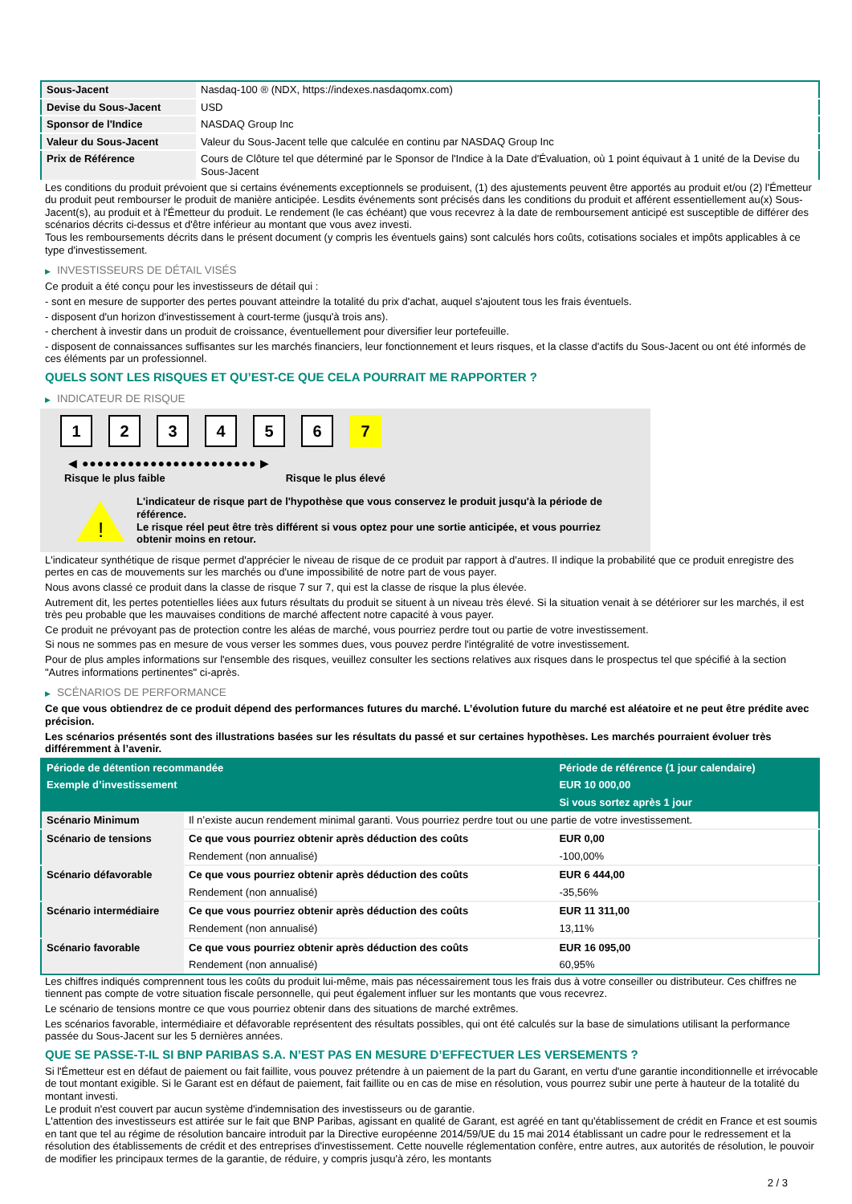| Sous-Jacent | Nasdaq-100 ® (NDX, https://indexes.nasdaqomx.com) |
| Devise du Sous-Jacent | USD |
| Sponsor de l'Indice | NASDAQ Group Inc |
| Valeur du Sous-Jacent | Valeur du Sous-Jacent telle que calculée en continu par NASDAQ Group Inc |
| Prix de Référence | Cours de Clôture tel que déterminé par le Sponsor de l'Indice à la Date d'Évaluation, où 1 point équivaut à 1 unité de la Devise du Sous-Jacent |
Les conditions du produit prévoient que si certains événements exceptionnels se produisent, (1) des ajustements peuvent être apportés au produit et/ou (2) l'Émetteur du produit peut rembourser le produit de manière anticipée. Lesdits événements sont précisés dans les conditions du produit et afférent essentiellement au(x) Sous-Jacent(s), au produit et à l'Émetteur du produit. Le rendement (le cas échéant) que vous recevrez à la date de remboursement anticipé est susceptible de différer des scénarios décrits ci-dessus et d'être inférieur au montant que vous avez investi.
Tous les remboursements décrits dans le présent document (y compris les éventuels gains) sont calculés hors coûts, cotisations sociales et impôts applicables à ce type d'investissement.
▶ INVESTISSEURS DE DÉTAIL VISÉS
Ce produit a été conçu pour les investisseurs de détail qui :
- sont en mesure de supporter des pertes pouvant atteindre la totalité du prix d'achat, auquel s'ajoutent tous les frais éventuels.
- disposent d'un horizon d'investissement à court-terme (jusqu'à trois ans).
- cherchent à investir dans un produit de croissance, éventuellement pour diversifier leur portefeuille.
- disposent de connaissances suffisantes sur les marchés financiers, leur fonctionnement et leurs risques, et la classe d'actifs du Sous-Jacent ou ont été informés de ces éléments par un professionnel.
QUELS SONT LES RISQUES ET QU’EST-CE QUE CELA POURRAIT ME RAPPORTER ?
▶ INDICATEUR DE RISQUE
1 2 3 4 5 6 7
◀ ●●●●●●●●●●●●●●●●●●●●●●● ▶
Risque le plus faible Risque le plus élevé
!
L'indicateur de risque part de l'hypothèse que vous conservez le produit jusqu'à la période de référence.
Le risque réel peut être très différent si vous optez pour une sortie anticipée, et vous pourriez obtenir moins en retour.
L'indicateur synthétique de risque permet d'apprécier le niveau de risque de ce produit par rapport à d'autres. Il indique la probabilité que ce produit enregistre des pertes en cas de mouvements sur les marchés ou d'une impossibilité de notre part de vous payer.
Nous avons classé ce produit dans la classe de risque 7 sur 7, qui est la classe de risque la plus élevée.
Autrement dit, les pertes potentielles liées aux futurs résultats du produit se situent à un niveau très élevé. Si la situation venait à se détériorer sur les marchés, il est très peu probable que les mauvaises conditions de marché affectent notre capacité à vous payer.
Ce produit ne prévoyant pas de protection contre les aléas de marché, vous pourriez perdre tout ou partie de votre investissement.
Si nous ne sommes pas en mesure de vous verser les sommes dues, vous pouvez perdre l'intégralité de votre investissement.
Pour de plus amples informations sur l'ensemble des risques, veuillez consulter les sections relatives aux risques dans le prospectus tel que spécifié à la section "Autres informations pertinentes" ci-après.
▶ SCÉNARIOS DE PERFORMANCE
Ce que vous obtiendrez de ce produit dépend des performances futures du marché. L’évolution future du marché est aléatoire et ne peut être prédite avec précision.
Les scénarios présentés sont des illustrations basées sur les résultats du passé et sur certaines hypothèses. Les marchés pourraient évoluer très différemment à l’avenir.
| Période de détention recommandée | | Période de référence (1 jour calendaire) |
| --- | --- | --- |
| Exemple d’investissement | | EUR 10 000,00 |
| | | Si vous sortez après 1 jour |
| Scénario Minimum | Il n’existe aucun rendement minimal garanti. Vous pourriez perdre tout ou une partie de votre investissement. | |
| Scénario de tensions | Ce que vous pourriez obtenir après déduction des coûts | EUR 0,00 |
| | Rendement (non annualisé) | -100,00% |
| Scénario défavorable | Ce que vous pourriez obtenir après déduction des coûts | EUR 6 444,00 |
| | Rendement (non annualisé) | -35,56% |
| Scénario intermédiaire | Ce que vous pourriez obtenir après déduction des coûts | EUR 11 311,00 |
| | Rendement (non annualisé) | 13,11% |
| Scénario favorable | Ce que vous pourriez obtenir après déduction des coûts | EUR 16 095,00 |
| | Rendement (non annualisé) | 60,95% |
Les chiffres indiqués comprennent tous les coûts du produit lui-même, mais pas nécessairement tous les frais dus à votre conseiller ou distributeur. Ces chiffres ne tiennent pas compte de votre situation fiscale personnelle, qui peut également influer sur les montants que vous recevrez.
Le scénario de tensions montre ce que vous pourriez obtenir dans des situations de marché extrêmes.
Les scénarios favorable, intermédiaire et défavorable représentent des résultats possibles, qui ont été calculés sur la base de simulations utilisant la performance passée du Sous-Jacent sur les 5 dernières années.
QUE SE PASSE-T-IL SI BNP PARIBAS S.A. N’EST PAS EN MESURE D’EFFECTUER LES VERSEMENTS ?
Si l'Émetteur est en défaut de paiement ou fait faillite, vous pouvez prétendre à un paiement de la part du Garant, en vertu d'une garantie inconditionnelle et irrévocable de tout montant exigible. Si le Garant est en défaut de paiement, fait faillite ou en cas de mise en résolution, vous pourrez subir une perte à hauteur de la totalité du montant investi.
Le produit n'est couvert par aucun système d'indemnisation des investisseurs ou de garantie.
L'attention des investisseurs est attirée sur le fait que BNP Paribas, agissant en qualité de Garant, est agréé en tant qu'établissement de crédit en France et est soumis en tant que tel au régime de résolution bancaire introduit par la Directive européenne 2014/59/UE du 15 mai 2014 établissant un cadre pour le redressement et la résolution des établissements de crédit et des entreprises d'investissement. Cette nouvelle réglementation confère, entre autres, aux autorités de résolution, le pouvoir de modifier les principaux termes de la garantie, de réduire, y compris jusqu'à zéro, les montants
2 / 3